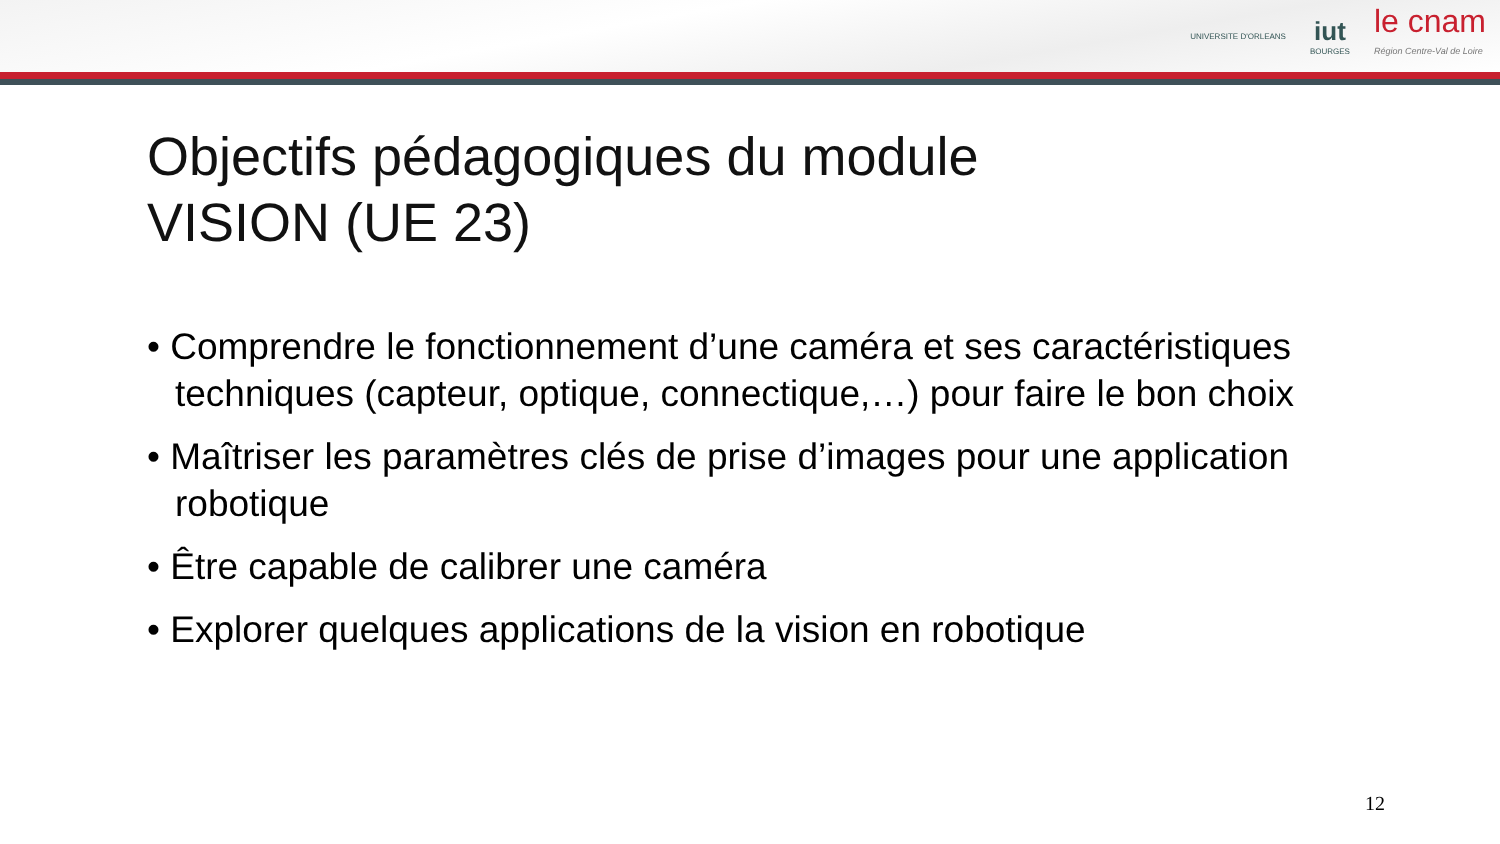UNIVERSITE D'ORLEANS
iut
BOURGES
le cnam
Région Centre-Val de Loire
Objectifs pédagogiques du module
VISION (UE 23)
• Comprendre le fonctionnement d’une caméra et ses caractéristiques techniques (capteur, optique, connectique,…) pour faire le bon choix
• Maîtriser les paramètres clés de prise d’images pour une application robotique
• Être capable de calibrer une caméra
• Explorer quelques applications de la vision en robotique
12